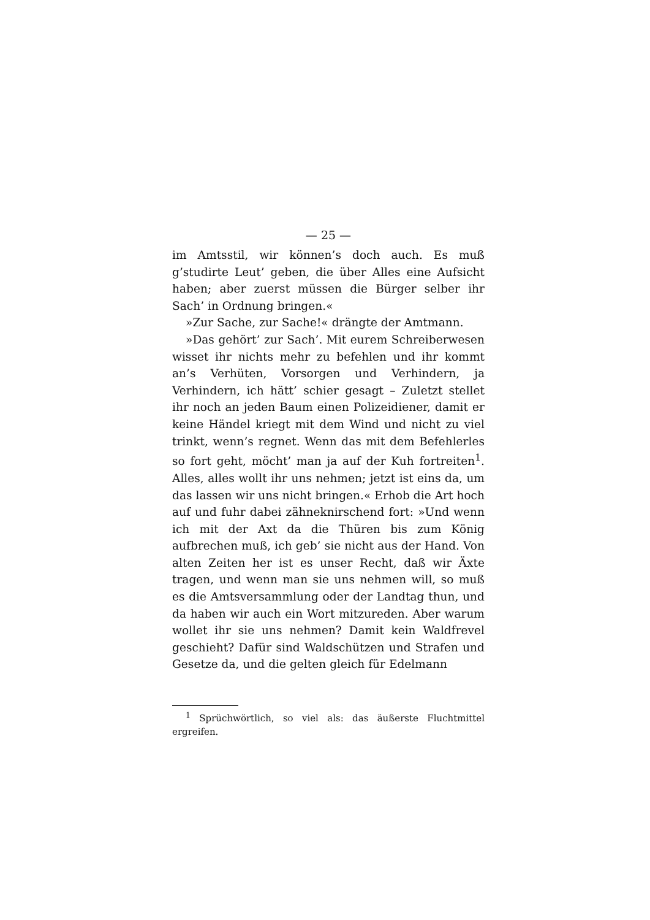— 25 —
im Amtsstil, wir können’s doch auch. Es muß g’studirte Leut’ geben, die über Alles eine Aufsicht haben; aber zuerst müssen die Bürger selber ihr Sach’ in Ordnung bringen.«
»Zur Sache, zur Sache!« drängte der Amtmann.
»Das gehört’ zur Sach’. Mit eurem Schreiberwesen wisset ihr nichts mehr zu befehlen und ihr kommt an’s Verhüten, Vorsorgen und Verhindern, ja Verhindern, ich hätt’ schier gesagt – Zuletzt stellet ihr noch an jeden Baum einen Polizeidiener, damit er keine Händel kriegt mit dem Wind und nicht zu viel trinkt, wenn’s regnet. Wenn das mit dem Befehlerles so fort geht, möcht’ man ja auf der Kuh fortreiten<sup>1</sup>. Alles, alles wollt ihr uns nehmen; jetzt ist eins da, um das lassen wir uns nicht bringen.« Erhob die Art hoch auf und fuhr dabei zähneknirschend fort: »Und wenn ich mit der Axt da die Thüren bis zum König aufbrechen muß, ich geb’ sie nicht aus der Hand. Von alten Zeiten her ist es unser Recht, daß wir Äxte tragen, und wenn man sie uns nehmen will, so muß es die Amtsversammlung oder der Landtag thun, und da haben wir auch ein Wort mitzureden. Aber warum wollet ihr sie uns nehmen? Damit kein Waldfrevel geschieht? Dafür sind Waldschützen und Strafen und Gesetze da, und die gelten gleich für Edelmann
<sup>1</sup> Sprüchwörtlich, so viel als: das äußerste Fluchtmittel ergreifen.